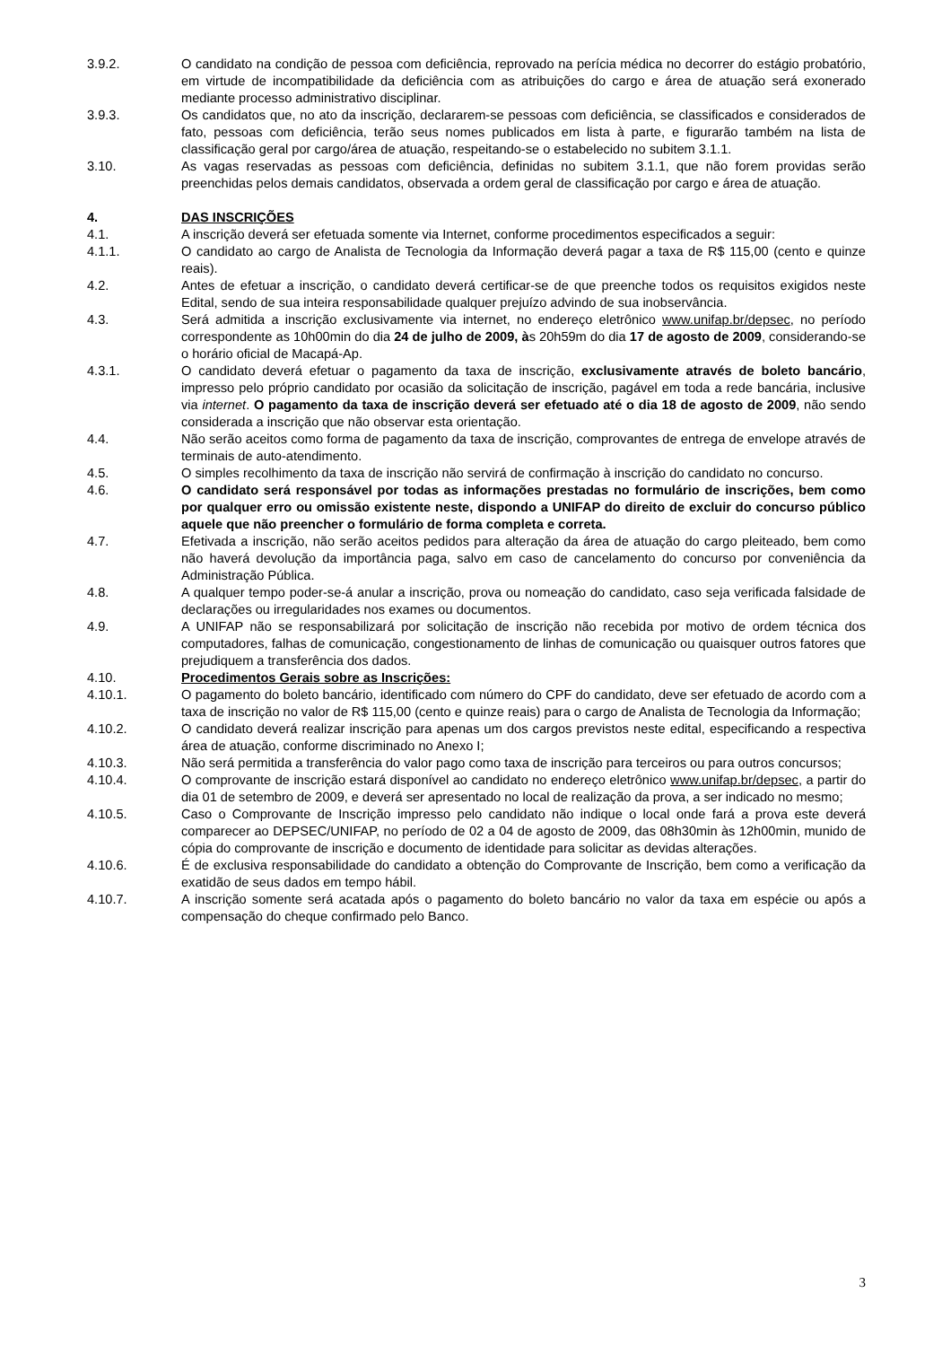3.9.2. O candidato na condição de pessoa com deficiência, reprovado na perícia médica no decorrer do estágio probatório, em virtude de incompatibilidade da deficiência com as atribuições do cargo e área de atuação será exonerado mediante processo administrativo disciplinar.
3.9.3. Os candidatos que, no ato da inscrição, declararem-se pessoas com deficiência, se classificados e considerados de fato, pessoas com deficiência, terão seus nomes publicados em lista à parte, e figurarão também na lista de classificação geral por cargo/área de atuação, respeitando-se o estabelecido no subitem 3.1.1.
3.10. As vagas reservadas as pessoas com deficiência, definidas no subitem 3.1.1, que não forem providas serão preenchidas pelos demais candidatos, observada a ordem geral de classificação por cargo e área de atuação.
4. DAS INSCRIÇÕES
4.1. A inscrição deverá ser efetuada somente via Internet, conforme procedimentos especificados a seguir:
4.1.1. O candidato ao cargo de Analista de Tecnologia da Informação deverá pagar a taxa de R$ 115,00 (cento e quinze reais).
4.2. Antes de efetuar a inscrição, o candidato deverá certificar-se de que preenche todos os requisitos exigidos neste Edital, sendo de sua inteira responsabilidade qualquer prejuízo advindo de sua inobservância.
4.3. Será admitida a inscrição exclusivamente via internet, no endereço eletrônico www.unifap.br/depsec, no período correspondente as 10h00min do dia 24 de julho de 2009, às 20h59m do dia 17 de agosto de 2009, considerando-se o horário oficial de Macapá-Ap.
4.3.1. O candidato deverá efetuar o pagamento da taxa de inscrição, exclusivamente através de boleto bancário, impresso pelo próprio candidato por ocasião da solicitação de inscrição, pagável em toda a rede bancária, inclusive via internet. O pagamento da taxa de inscrição deverá ser efetuado até o dia 18 de agosto de 2009, não sendo considerada a inscrição que não observar esta orientação.
4.4. Não serão aceitos como forma de pagamento da taxa de inscrição, comprovantes de entrega de envelope através de terminais de auto-atendimento.
4.5. O simples recolhimento da taxa de inscrição não servirá de confirmação à inscrição do candidato no concurso.
4.6. O candidato será responsável por todas as informações prestadas no formulário de inscrições, bem como por qualquer erro ou omissão existente neste, dispondo a UNIFAP do direito de excluir do concurso público aquele que não preencher o formulário de forma completa e correta.
4.7. Efetivada a inscrição, não serão aceitos pedidos para alteração da área de atuação do cargo pleiteado, bem como não haverá devolução da importância paga, salvo em caso de cancelamento do concurso por conveniência da Administração Pública.
4.8. A qualquer tempo poder-se-á anular a inscrição, prova ou nomeação do candidato, caso seja verificada falsidade de declarações ou irregularidades nos exames ou documentos.
4.9. A UNIFAP não se responsabilizará por solicitação de inscrição não recebida por motivo de ordem técnica dos computadores, falhas de comunicação, congestionamento de linhas de comunicação ou quaisquer outros fatores que prejudiquem a transferência dos dados.
4.10. Procedimentos Gerais sobre as Inscrições:
4.10.1. O pagamento do boleto bancário, identificado com número do CPF do candidato, deve ser efetuado de acordo com a taxa de inscrição no valor de R$ 115,00 (cento e quinze reais) para o cargo de Analista de Tecnologia da Informação;
4.10.2. O candidato deverá realizar inscrição para apenas um dos cargos previstos neste edital, especificando a respectiva área de atuação, conforme discriminado no Anexo I;
4.10.3. Não será permitida a transferência do valor pago como taxa de inscrição para terceiros ou para outros concursos;
4.10.4. O comprovante de inscrição estará disponível ao candidato no endereço eletrônico www.unifap.br/depsec, a partir do dia 01 de setembro de 2009, e deverá ser apresentado no local de realização da prova, a ser indicado no mesmo;
4.10.5. Caso o Comprovante de Inscrição impresso pelo candidato não indique o local onde fará a prova este deverá comparecer ao DEPSEC/UNIFAP, no período de 02 a 04 de agosto de 2009, das 08h30min às 12h00min, munido de cópia do comprovante de inscrição e documento de identidade para solicitar as devidas alterações.
4.10.6. É de exclusiva responsabilidade do candidato a obtenção do Comprovante de Inscrição, bem como a verificação da exatidão de seus dados em tempo hábil.
4.10.7. A inscrição somente será acatada após o pagamento do boleto bancário no valor da taxa em espécie ou após a compensação do cheque confirmado pelo Banco.
3